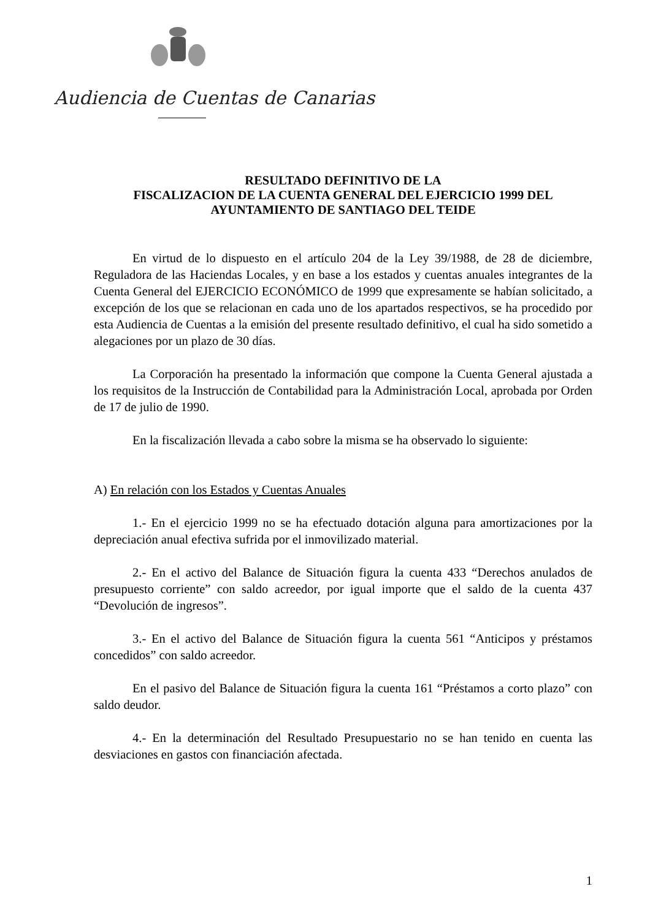Audiencia de Cuentas de Canarias
RESULTADO DEFINITIVO DE LA
FISCALIZACION DE LA CUENTA GENERAL DEL EJERCICIO 1999 DEL
AYUNTAMIENTO DE SANTIAGO DEL TEIDE
En virtud de lo dispuesto en el artículo 204 de la Ley 39/1988, de 28 de diciembre, Reguladora de las Haciendas Locales, y en base a los estados y cuentas anuales integrantes de la Cuenta General del EJERCICIO ECONÓMICO de 1999 que expresamente se habían solicitado, a excepción de los que se relacionan en cada uno de los apartados respectivos, se ha procedido por esta Audiencia de Cuentas a la emisión del presente resultado definitivo, el cual ha sido sometido a alegaciones por un plazo de 30 días.
La Corporación ha presentado la información que compone la Cuenta General ajustada a los requisitos de la Instrucción de Contabilidad para la Administración Local, aprobada por Orden de 17 de julio de 1990.
En la fiscalización llevada a cabo sobre la misma se ha observado lo siguiente:
A) En relación con los Estados y Cuentas Anuales
1.- En el ejercicio 1999 no se ha efectuado dotación alguna para amortizaciones por la depreciación anual efectiva sufrida por el inmovilizado material.
2.- En el activo del Balance de Situación figura la cuenta 433 “Derechos anulados de presupuesto corriente” con saldo acreedor, por igual importe que el saldo de la cuenta 437 “Devolución de ingresos”.
3.- En el activo del Balance de Situación figura la cuenta 561 “Anticipos y préstamos concedidos” con saldo acreedor.
En el pasivo del Balance de Situación figura la cuenta 161 “Préstamos a corto plazo” con saldo deudor.
4.- En la determinación del Resultado Presupuestario no se han tenido en cuenta las desviaciones en gastos con financiación afectada.
1